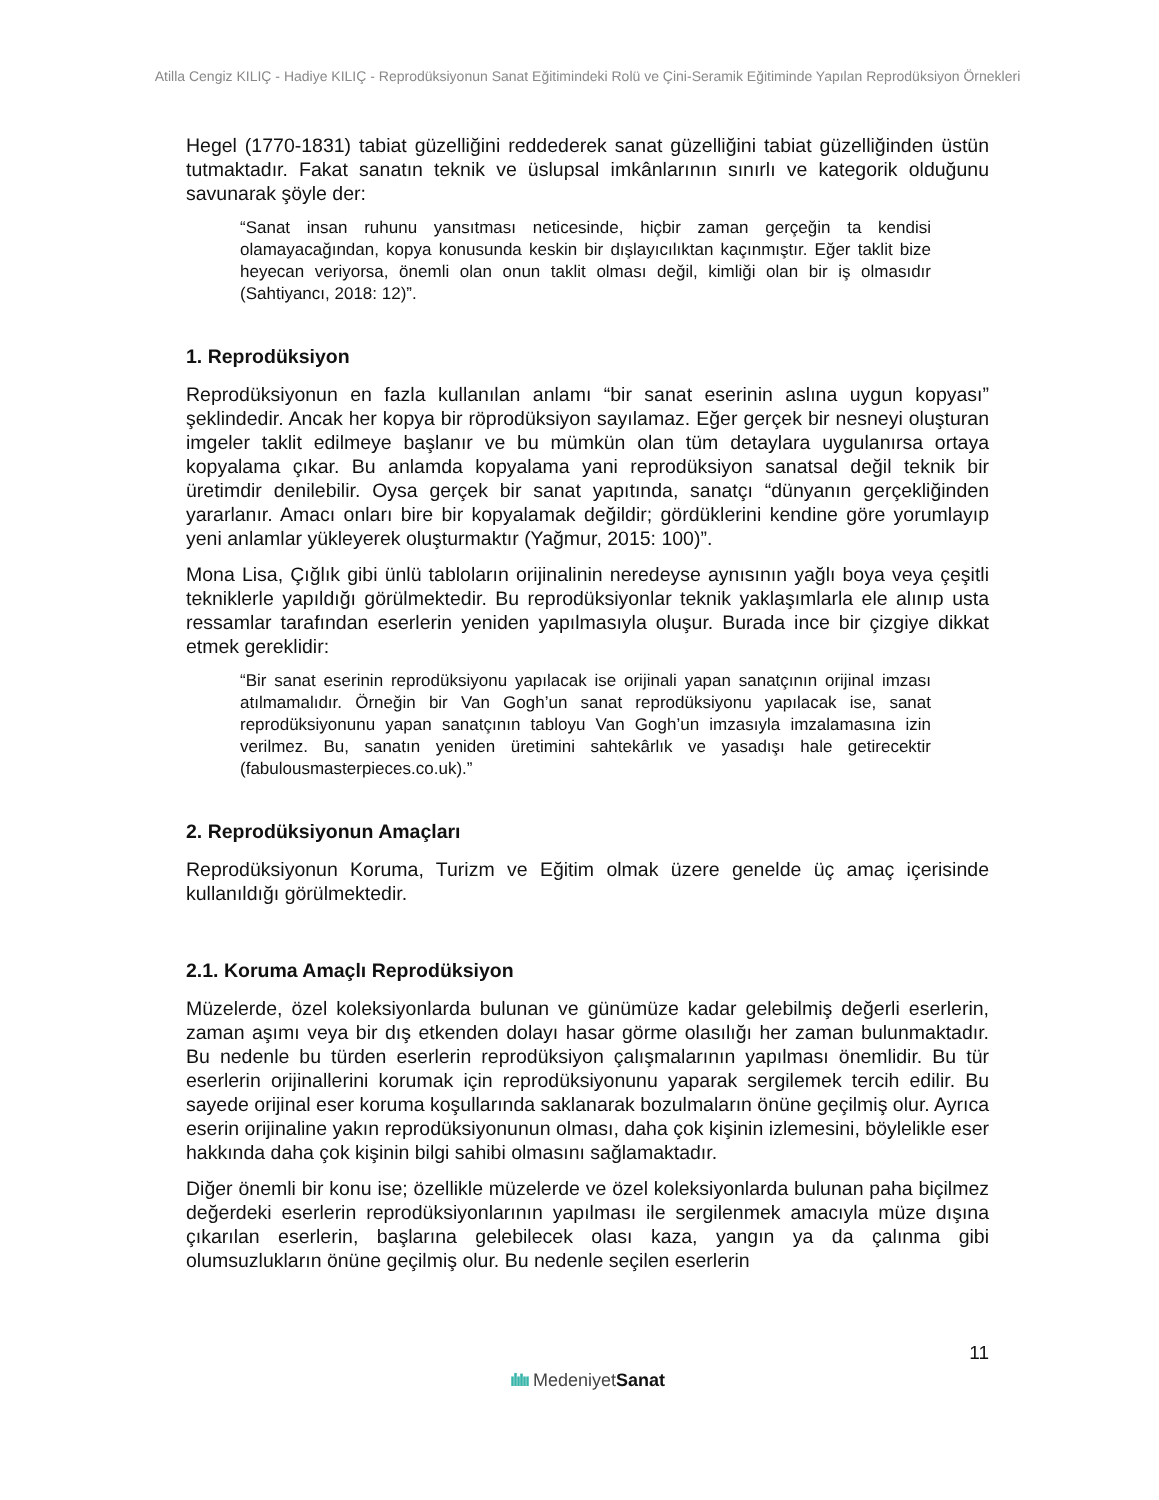Atilla Cengiz KILIÇ - Hadiye KILIÇ - Reprodüksiyonun Sanat Eğitimindeki Rolü ve Çini-Seramik Eğitiminde Yapılan Reprodüksiyon Örnekleri
Hegel (1770-1831) tabiat güzelliğini reddederek sanat güzelliğini tabiat güzelliğinden üstün tutmaktadır. Fakat sanatın teknik ve üslupsal imkânlarının sınırlı ve kategorik olduğunu savunarak şöyle der:
“Sanat insan ruhunu yansıtması neticesinde, hiçbir zaman gerçeğin ta kendisi olamayacağından, kopya konusunda keskin bir dışlayıcılıktan kaçınmıştır. Eğer taklit bize heyecan veriyorsa, önemli olan onun taklit olması değil, kimliği olan bir iş olmasıdır (Sahtiyancı, 2018: 12)”.
1. Reprodüksiyon
Reprodüksiyonun en fazla kullanılan anlamı “bir sanat eserinin aslına uygun kopyası” şeklindedir. Ancak her kopya bir röprodüksiyon sayılamaz. Eğer gerçek bir nesneyi oluşturan imgeler taklit edilmeye başlanır ve bu mümkün olan tüm detaylara uygulanırsa ortaya kopyalama çıkar. Bu anlamda kopyalama yani reprodüksiyon sanatsal değil teknik bir üretimdir denilebilir. Oysa gerçek bir sanat yapıtında, sanatçı “dünyanın gerçekliğinden yararlanır. Amacı onları bire bir kopyalamak değildir; gördüklerini kendine göre yorumlayıp yeni anlamlar yükleyerek oluşturmaktır (Yağmur, 2015: 100)”.
Mona Lisa, Çığlık gibi ünlü tabloların orijinalinin neredeyse aynısının yağlı boya veya çeşitli tekniklerle yapıldığı görülmektedir. Bu reprodüksiyonlar teknik yaklaşımlarla ele alınıp usta ressamlar tarafından eserlerin yeniden yapılmasıyla oluşur. Burada ince bir çizgiye dikkat etmek gereklidir:
“Bir sanat eserinin reprodüksiyonu yapılacak ise orijinali yapan sanatçının orijinal imzası atılmamalıdır. Örneğin bir Van Gogh’un sanat reprodüksiyonu yapılacak ise, sanat reprodüksiyonunu yapan sanatçının tabloyu Van Gogh’un imzasıyla imzalamasına izin verilmez. Bu, sanatın yeniden üretimini sahtekârlık ve yasadışı hale getirecektir (fabulousmasterpieces.co.uk).”
2. Reprodüksiyonun Amaçları
Reprodüksiyonun Koruma, Turizm ve Eğitim olmak üzere genelde üç amaç içerisinde kullanıldığı görülmektedir.
2.1. Koruma Amaçlı Reprodüksiyon
Müzelerde, özel koleksiyonlarda bulunan ve günümüze kadar gelebilmiş değerli eserlerin, zaman aşımı veya bir dış etkenden dolayı hasar görme olasılığı her zaman bulunmaktadır. Bu nedenle bu türden eserlerin reprodüksiyon çalışmalarının yapılması önemlidir. Bu tür eserlerin orijinallerini korumak için reprodüksiyonunu yaparak sergilemek tercih edilir. Bu sayede orijinal eser koruma koşullarında saklanarak bozulmaların önüne geçilmiş olur. Ayrıca eserin orijinaline yakın reprodüksiyonunun olması, daha çok kişinin izlemesini, böylelikle eser hakkında daha çok kişinin bilgi sahibi olmasını sağlamaktadır.
Diğer önemli bir konu ise; özellikle müzelerde ve özel koleksiyonlarda bulunan paha biçilmez değerdeki eserlerin reprodüksiyonlarının yapılması ile sergilenmek amacıyla müze dışına çıkarılan eserlerin, başlarına gelebilecek olası kaza, yangın ya da çalınma gibi olumsuzlukların önüne geçilmiş olur. Bu nedenle seçilen eserlerin
11
ılıIıı MedeniyetSanat